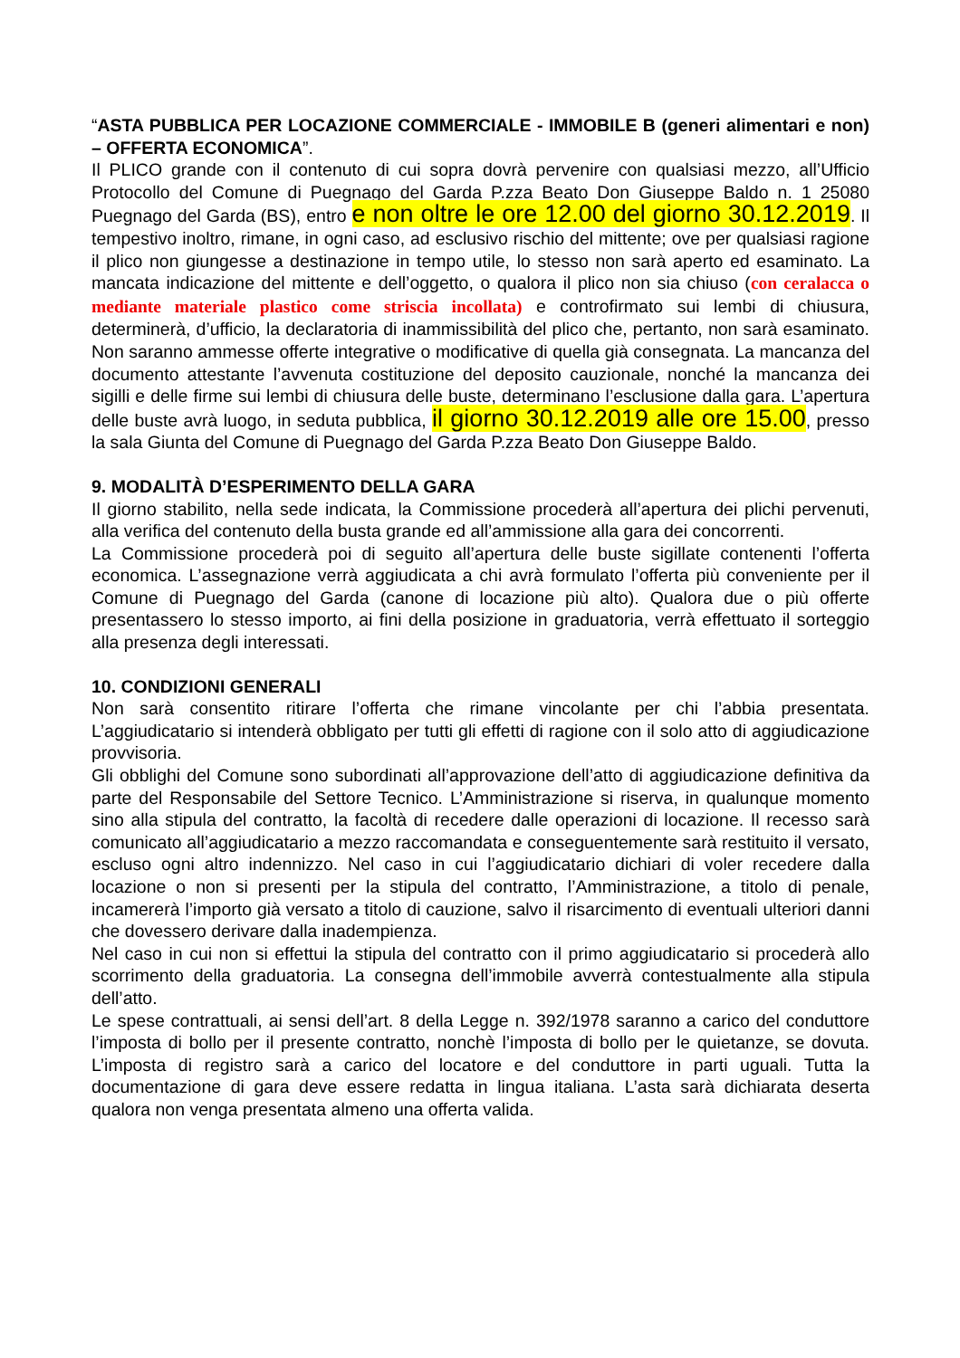“ASTA PUBBLICA PER LOCAZIONE COMMERCIALE - IMMOBILE B (generi alimentari e non) – OFFERTA ECONOMICA”.
Il PLICO grande con il contenuto di cui sopra dovrà pervenire con qualsiasi mezzo, all’Ufficio Protocollo del Comune di Puegnago del Garda P.zza Beato Don Giuseppe Baldo n. 1 25080 Puegnago del Garda (BS), entro e non oltre le ore 12.00 del giorno 30.12.2019. Il tempestivo inoltro, rimane, in ogni caso, ad esclusivo rischio del mittente; ove per qualsiasi ragione il plico non giungesse a destinazione in tempo utile, lo stesso non sarà aperto ed esaminato. La mancata indicazione del mittente e dell’oggetto, o qualora il plico non sia chiuso (con ceralacca o mediante materiale plastico come striscia incollata) e controfirmato sui lembi di chiusura, determinerà, d’ufficio, la declaratoria di inammissibilità del plico che, pertanto, non sarà esaminato. Non saranno ammesse offerte integrative o modificative di quella già consegnata. La mancanza del documento attestante l’avvenuta costituzione del deposito cauzionale, nonché la mancanza dei sigilli e delle firme sui lembi di chiusura delle buste, determinano l’esclusione dalla gara. L’apertura delle buste avrà luogo, in seduta pubblica, il giorno 30.12.2019 alle ore 15.00, presso la sala Giunta del Comune di Puegnago del Garda P.zza Beato Don Giuseppe Baldo.
9. MODALITÀ D’ESPERIMENTO DELLA GARA
Il giorno stabilito, nella sede indicata, la Commissione procederà all’apertura dei plichi pervenuti, alla verifica del contenuto della busta grande ed all’ammissione alla gara dei concorrenti.
La Commissione procederà poi di seguito all’apertura delle buste sigillate contenenti l’offerta economica. L’assegnazione verrà aggiudicata a chi avrà formulato l’offerta più conveniente per il Comune di Puegnago del Garda (canone di locazione più alto). Qualora due o più offerte presentassero lo stesso importo, ai fini della posizione in graduatoria, verrà effettuato il sorteggio alla presenza degli interessati.
10. CONDIZIONI GENERALI
Non sarà consentito ritirare l’offerta che rimane vincolante per chi l’abbia presentata. L’aggiudicatario si intenderà obbligato per tutti gli effetti di ragione con il solo atto di aggiudicazione provvisoria.
Gli obblighi del Comune sono subordinati all’approvazione dell’atto di aggiudicazione definitiva da parte del Responsabile del Settore Tecnico. L’Amministrazione si riserva, in qualunque momento sino alla stipula del contratto, la facoltà di recedere dalle operazioni di locazione. Il recesso sarà comunicato all’aggiudicatario a mezzo raccomandata e conseguentemente sarà restituito il versato, escluso ogni altro indennizzo. Nel caso in cui l’aggiudicatario dichiari di voler recedere dalla locazione o non si presenti per la stipula del contratto, l’Amministrazione, a titolo di penale, incamererà l’importo già versato a titolo di cauzione, salvo il risarcimento di eventuali ulteriori danni che dovessero derivare dalla inadempienza.
Nel caso in cui non si effettui la stipula del contratto con il primo aggiudicatario si procederà allo scorrimento della graduatoria. La consegna dell’immobile avverrà contestualmente alla stipula dell’atto.
Le spese contrattuali, ai sensi dell’art. 8 della Legge n. 392/1978 saranno a carico del conduttore l’imposta di bollo per il presente contratto, nonchè l’imposta di bollo per le quietanze, se dovuta. L’imposta di registro sarà a carico del locatore e del conduttore in parti uguali. Tutta la documentazione di gara deve essere redatta in lingua italiana. L’asta sarà dichiarata deserta qualora non venga presentata almeno una offerta valida.